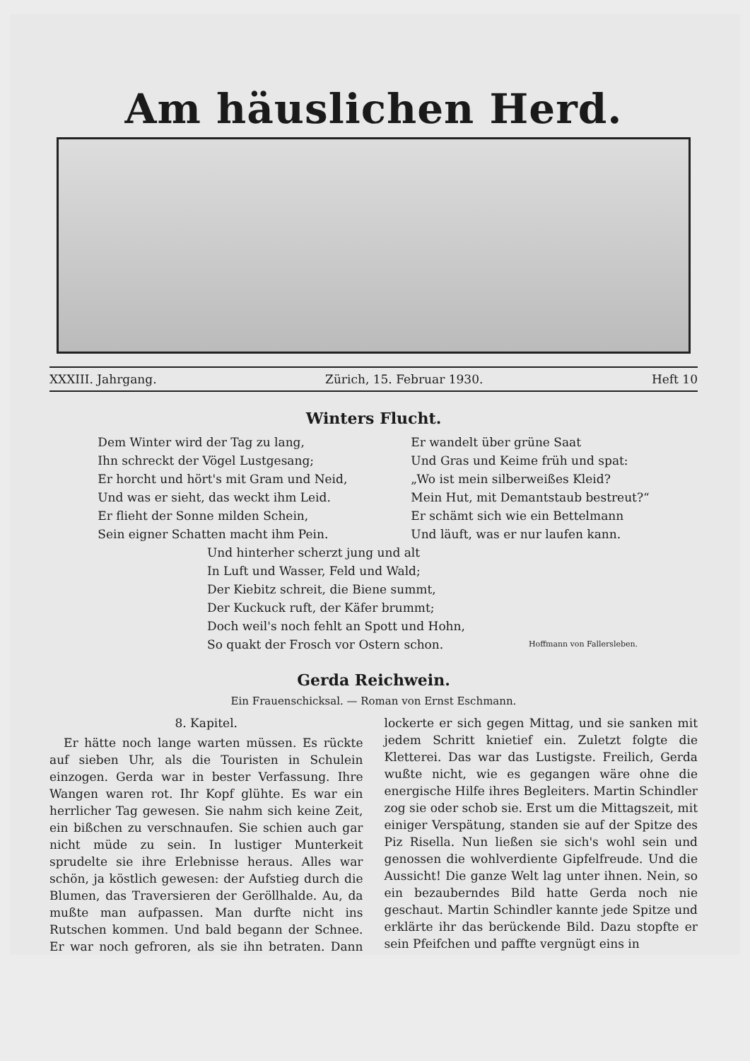Am häuslichen Herd.
XXXIII. Jahrgang. Zürich, 15. Februar 1930. Heft 10
Winters Flucht.
Dem Winter wird der Tag zu lang,
Ihn schreckt der Vögel Lustgesang;
Er horcht und hört's mit Gram und Neid,
Und was er sieht, das weckt ihm Leid.
Er flieht der Sonne milden Schein,
Sein eigner Schatten macht ihm Pein.
Er wandelt über grüne Saat
Und Gras und Keime früh und spat:
„Wo ist mein silberweißes Kleid?
Mein Hut, mit Demantstaub bestreut?“
Er schämt sich wie ein Bettelmann
Und läuft, was er nur laufen kann.
Und hinterher scherzt jung und alt
In Luft und Wasser, Feld und Wald;
Der Kiebitz schreit, die Biene summt,
Der Kuckuck ruft, der Käfer brummt;
Doch weil's noch fehlt an Spott und Hohn,
So quakt der Frosch vor Ostern schon.
Hoffmann von Fallersleben.
Gerda Reichwein.
Ein Frauenschicksal. — Roman von Ernst Eschmann.
8. Kapitel.
Er hätte noch lange warten müssen. Es rückte auf sieben Uhr, als die Touristen in Schulein einzogen. Gerda war in bester Verfassung. Ihre Wangen waren rot. Ihr Kopf glühte. Es war ein herrlicher Tag gewesen. Sie nahm sich keine Zeit, ein bißchen zu verschnaufen. Sie schien auch gar nicht müde zu sein. In lustiger Munterkeit sprudelte sie ihre Erlebnisse heraus. Alles war schön, ja köstlich gewesen: der Aufstieg durch die Blumen, das Traversieren der Geröllhalde. Au, da mußte man aufpassen. Man durfte nicht ins Rutschen kommen. Und bald begann der Schnee. Er war noch gefroren, als sie ihn betraten. Dann lockerte er sich gegen Mittag, und sie sanken mit jedem Schritt knietief ein. Zuletzt folgte die Kletterei. Das war das Lustigste. Freilich, Gerda wußte nicht, wie es gegangen wäre ohne die energische Hilfe ihres Begleiters. Martin Schindler zog sie oder schob sie. Erst um die Mittagszeit, mit einiger Verspätung, standen sie auf der Spitze des Piz Risella. Nun ließen sie sich's wohl sein und genossen die wohlverdiente Gipfelfreude. Und die Aussicht! Die ganze Welt lag unter ihnen. Nein, so ein bezauberndes Bild hatte Gerda noch nie geschaut. Martin Schindler kannte jede Spitze und erklärte ihr das berückende Bild. Dazu stopfte er sein Pfeifchen und paffte vergnügt eins in